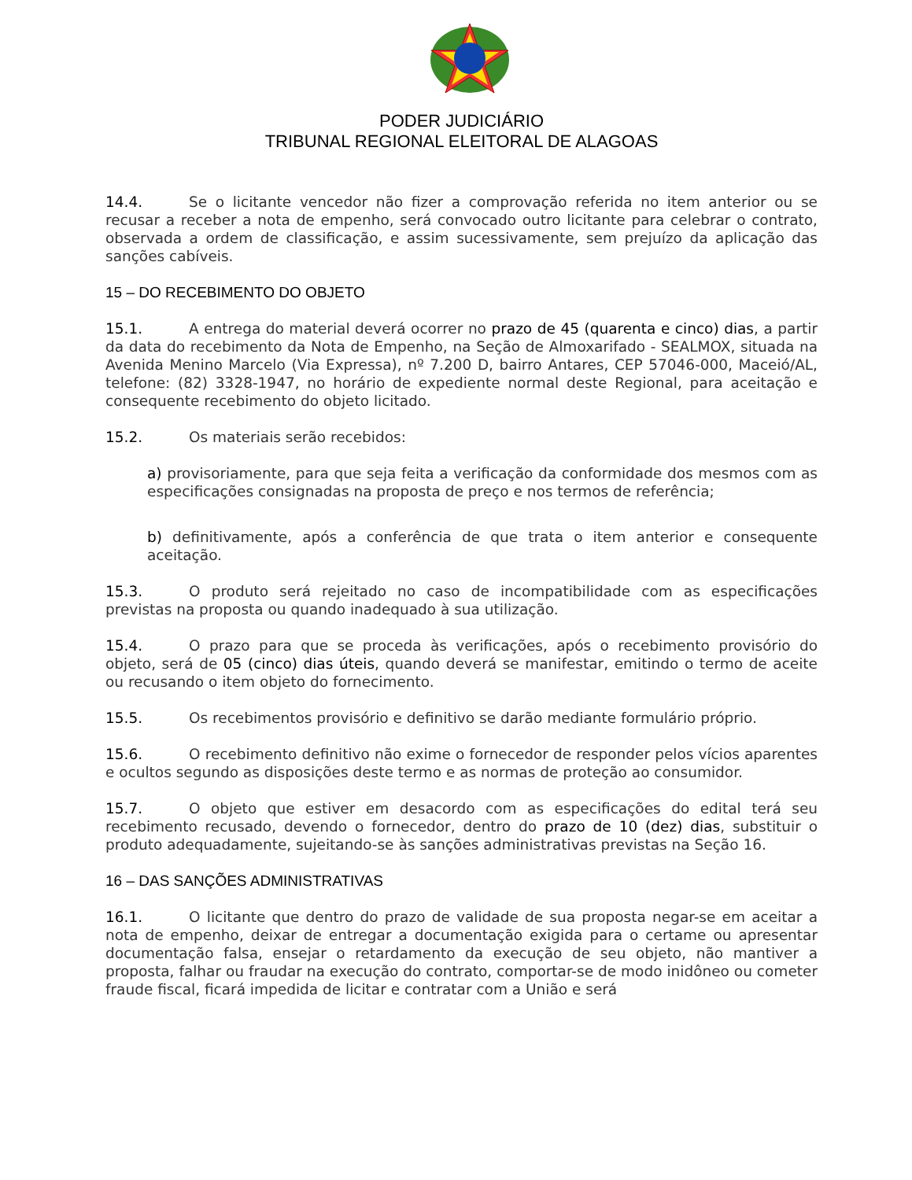PODER JUDICIÁRIO
TRIBUNAL REGIONAL ELEITORAL DE ALAGOAS
14.4. Se o licitante vencedor não fizer a comprovação referida no item anterior ou se recusar a receber a nota de empenho, será convocado outro licitante para celebrar o contrato, observada a ordem de classificação, e assim sucessivamente, sem prejuízo da aplicação das sanções cabíveis.
15 – DO RECEBIMENTO DO OBJETO
15.1. A entrega do material deverá ocorrer no prazo de 45 (quarenta e cinco) dias, a partir da data do recebimento da Nota de Empenho, na Seção de Almoxarifado - SEALMOX, situada na Avenida Menino Marcelo (Via Expressa), nº 7.200 D, bairro Antares, CEP 57046-000, Maceió/AL, telefone: (82) 3328-1947, no horário de expediente normal deste Regional, para aceitação e consequente recebimento do objeto licitado.
15.2. Os materiais serão recebidos:
a) provisoriamente, para que seja feita a verificação da conformidade dos mesmos com as especificações consignadas na proposta de preço e nos termos de referência;
b) definitivamente, após a conferência de que trata o item anterior e consequente aceitação.
15.3. O produto será rejeitado no caso de incompatibilidade com as especificações previstas na proposta ou quando inadequado à sua utilização.
15.4. O prazo para que se proceda às verificações, após o recebimento provisório do objeto, será de 05 (cinco) dias úteis, quando deverá se manifestar, emitindo o termo de aceite ou recusando o item objeto do fornecimento.
15.5. Os recebimentos provisório e definitivo se darão mediante formulário próprio.
15.6. O recebimento definitivo não exime o fornecedor de responder pelos vícios aparentes e ocultos segundo as disposições deste termo e as normas de proteção ao consumidor.
15.7. O objeto que estiver em desacordo com as especificações do edital terá seu recebimento recusado, devendo o fornecedor, dentro do prazo de 10 (dez) dias, substituir o produto adequadamente, sujeitando-se às sanções administrativas previstas na Seção 16.
16 – DAS SANÇÕES ADMINISTRATIVAS
16.1. O licitante que dentro do prazo de validade de sua proposta negar-se em aceitar a nota de empenho, deixar de entregar a documentação exigida para o certame ou apresentar documentação falsa, ensejar o retardamento da execução de seu objeto, não mantiver a proposta, falhar ou fraudar na execução do contrato, comportar-se de modo inidôneo ou cometer fraude fiscal, ficará impedida de licitar e contratar com a União e será